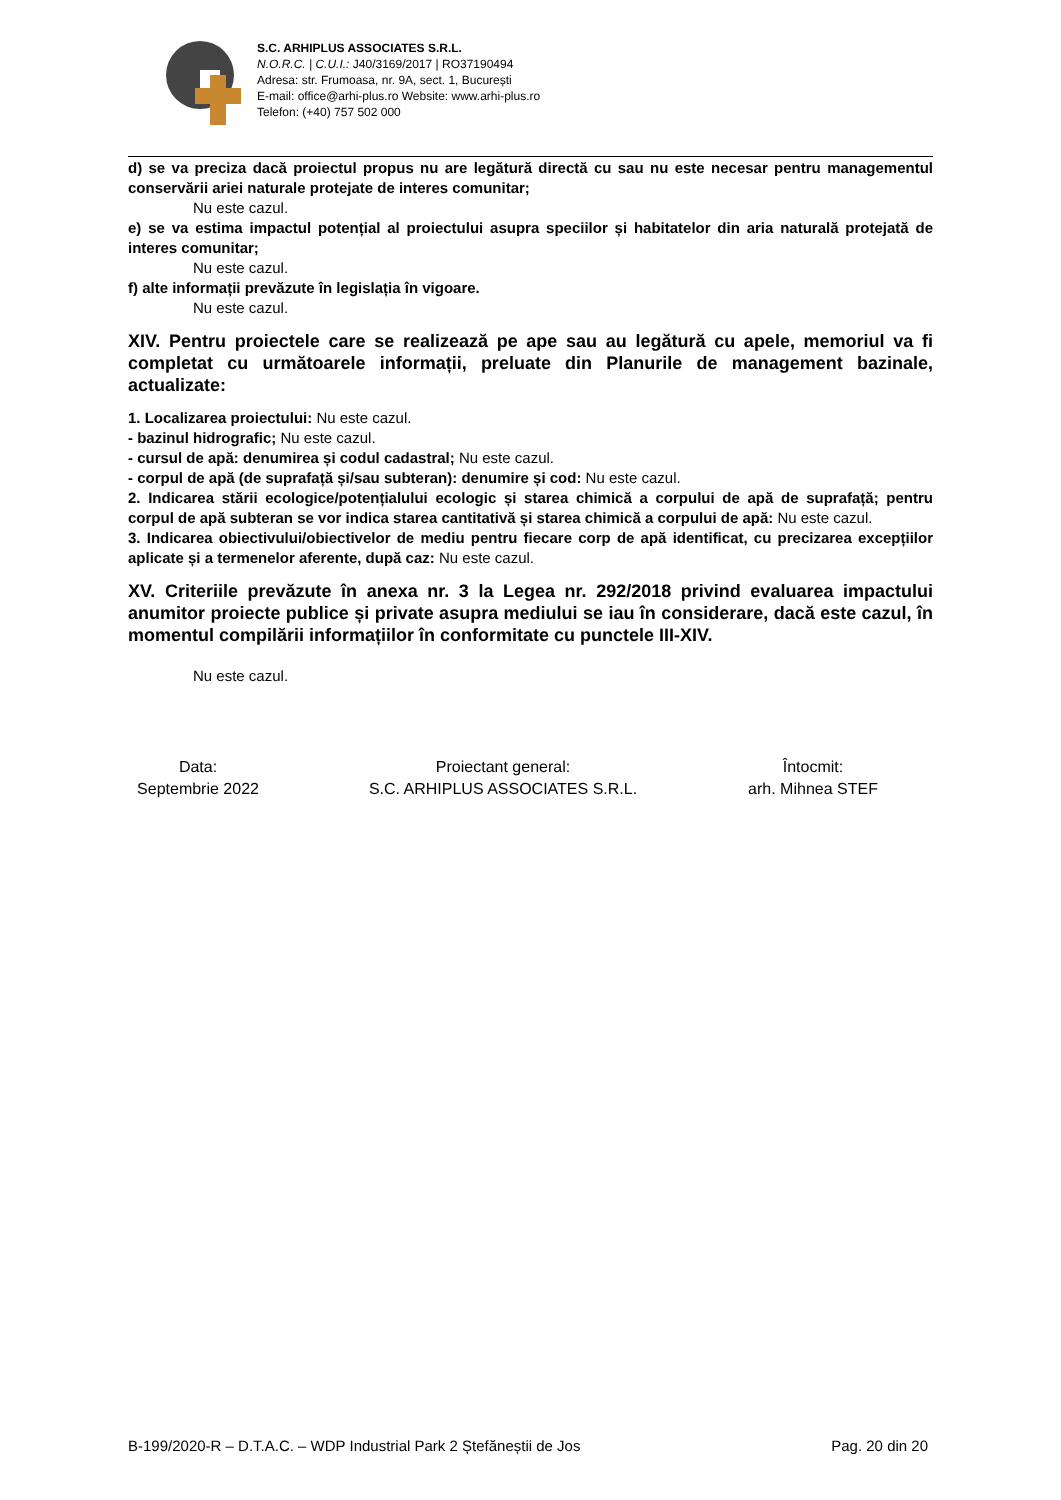S.C. ARHIPLUS ASSOCIATES S.R.L.
N.O.R.C. | C.U.I.: J40/3169/2017 | RO37190494
Adresa: str. Frumoasa, nr. 9A, sect. 1, București
E-mail: office@arhi-plus.ro Website: www.arhi-plus.ro
Telefon: (+40) 757 502 000
d) se va preciza dacă proiectul propus nu are legătură directă cu sau nu este necesar pentru managementul conservării ariei naturale protejate de interes comunitar;
Nu este cazul.
e) se va estima impactul potențial al proiectului asupra speciilor și habitatelor din aria naturală protejată de interes comunitar;
Nu este cazul.
f) alte informații prevăzute în legislația în vigoare.
Nu este cazul.
XIV. Pentru proiectele care se realizează pe ape sau au legătură cu apele, memoriul va fi completat cu următoarele informații, preluate din Planurile de management bazinale, actualizate:
1. Localizarea proiectului: Nu este cazul.
- bazinul hidrografic; Nu este cazul.
- cursul de apă: denumirea și codul cadastral; Nu este cazul.
- corpul de apă (de suprafață și/sau subteran): denumire și cod: Nu este cazul.
2. Indicarea stării ecologice/potențialului ecologic și starea chimică a corpului de apă de suprafață; pentru corpul de apă subteran se vor indica starea cantitativă și starea chimică a corpului de apă: Nu este cazul.
3. Indicarea obiectivului/obiectivelor de mediu pentru fiecare corp de apă identificat, cu precizarea excepțiilor aplicate și a termenelor aferente, după caz: Nu este cazul.
XV. Criteriile prevăzute în anexa nr. 3 la Legea nr. 292/2018 privind evaluarea impactului anumitor proiecte publice și private asupra mediului se iau în considerare, dacă este cazul, în momentul compilării informațiilor în conformitate cu punctele III-XIV.
Nu este cazul.
Data:
Septembrie 2022
Proiectant general:
S.C. ARHIPLUS ASSOCIATES S.R.L.
Întocmit:
arh. Mihnea STEF
B-199/2020-R – D.T.A.C. – WDP Industrial Park 2 Ștefăneștii de Jos Pag. 20 din 20